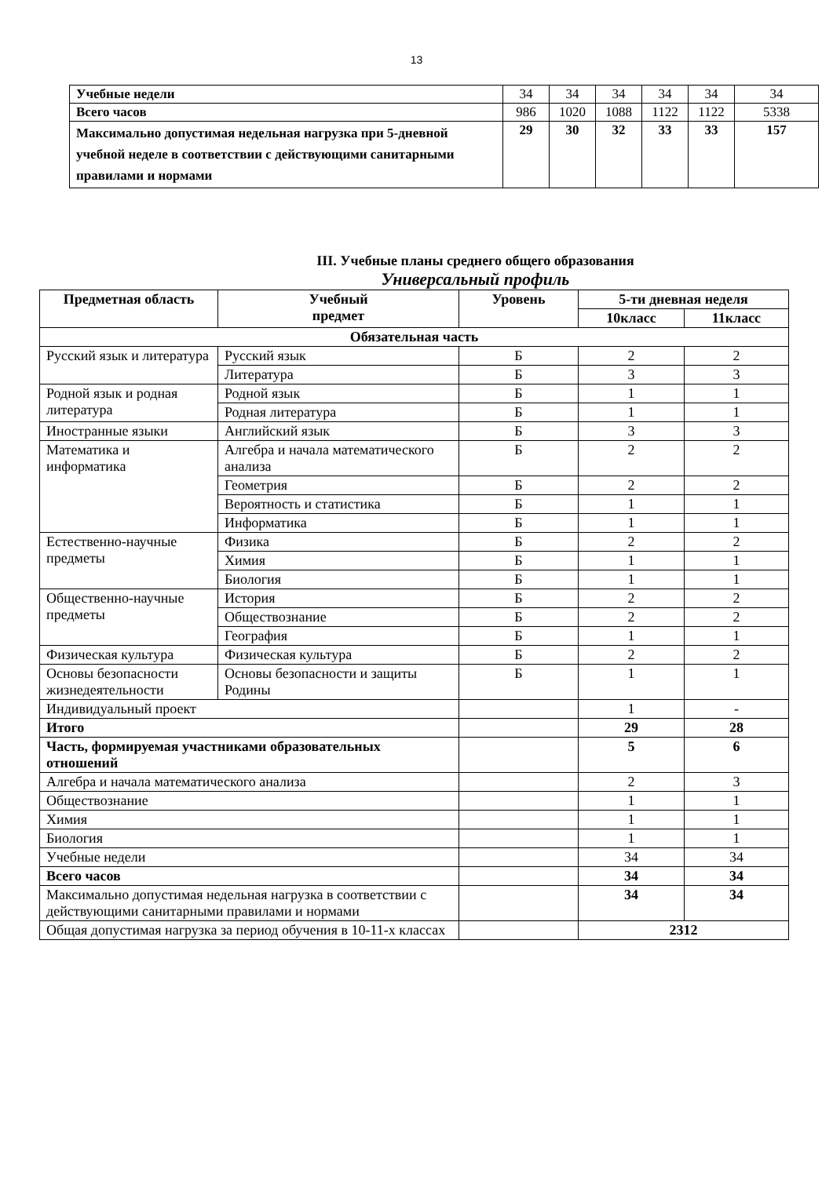13
| Учебные недели | 34 | 34 | 34 | 34 | 34 | 34 |
| Всего часов | 986 | 1020 | 1088 | 1122 | 1122 | 5338 |
| Максимально допустимая недельная нагрузка при 5-дневной учебной неделе в соответствии с действующими санитарными правилами и нормами | 29 | 30 | 32 | 33 | 33 | 157 |
III. Учебные планы среднего общего образования
Универсальный профиль
| Предметная область | Учебный предмет | Уровень | 5-ти дневная неделя | |
| --- | --- | --- | --- | --- |
| | | | 10класс | 11класс |
| Обязательная часть | | | | |
| Русский язык и литература | Русский язык | Б | 2 | 2 |
| | Литература | Б | 3 | 3 |
| Родной язык и родная литература | Родной язык | Б | 1 | 1 |
| | Родная литература | Б | 1 | 1 |
| Иностранные языки | Английский язык | Б | 3 | 3 |
| Математика и информатика | Алгебра и начала математического анализа | Б | 2 | 2 |
| | Геометрия | Б | 2 | 2 |
| | Вероятность и статистика | Б | 1 | 1 |
| | Информатика | Б | 1 | 1 |
| Естественно-научные предметы | Физика | Б | 2 | 2 |
| | Химия | Б | 1 | 1 |
| | Биология | Б | 1 | 1 |
| Общественно-научные предметы | История | Б | 2 | 2 |
| | Обществознание | Б | 2 | 2 |
| | География | Б | 1 | 1 |
| Физическая культура | Физическая культура | Б | 2 | 2 |
| Основы безопасности жизнедеятельности | Основы безопасности и защиты Родины | Б | 1 | 1 |
| Индивидуальный проект | | | 1 | - |
| Итого | | | 29 | 28 |
| Часть, формируемая участниками образовательных отношений | | | 5 | 6 |
| Алгебра и начала математического анализа | | | 2 | 3 |
| Обществознание | | | 1 | 1 |
| Химия | | | 1 | 1 |
| Биология | | | 1 | 1 |
| Учебные недели | | | 34 | 34 |
| Всего часов | | | 34 | 34 |
| Максимально допустимая недельная нагрузка в соответствии с действующими санитарными правилами и нормами | | | 34 | 34 |
| Общая допустимая нагрузка за период обучения в 10-11-х классах | | | 2312 | |